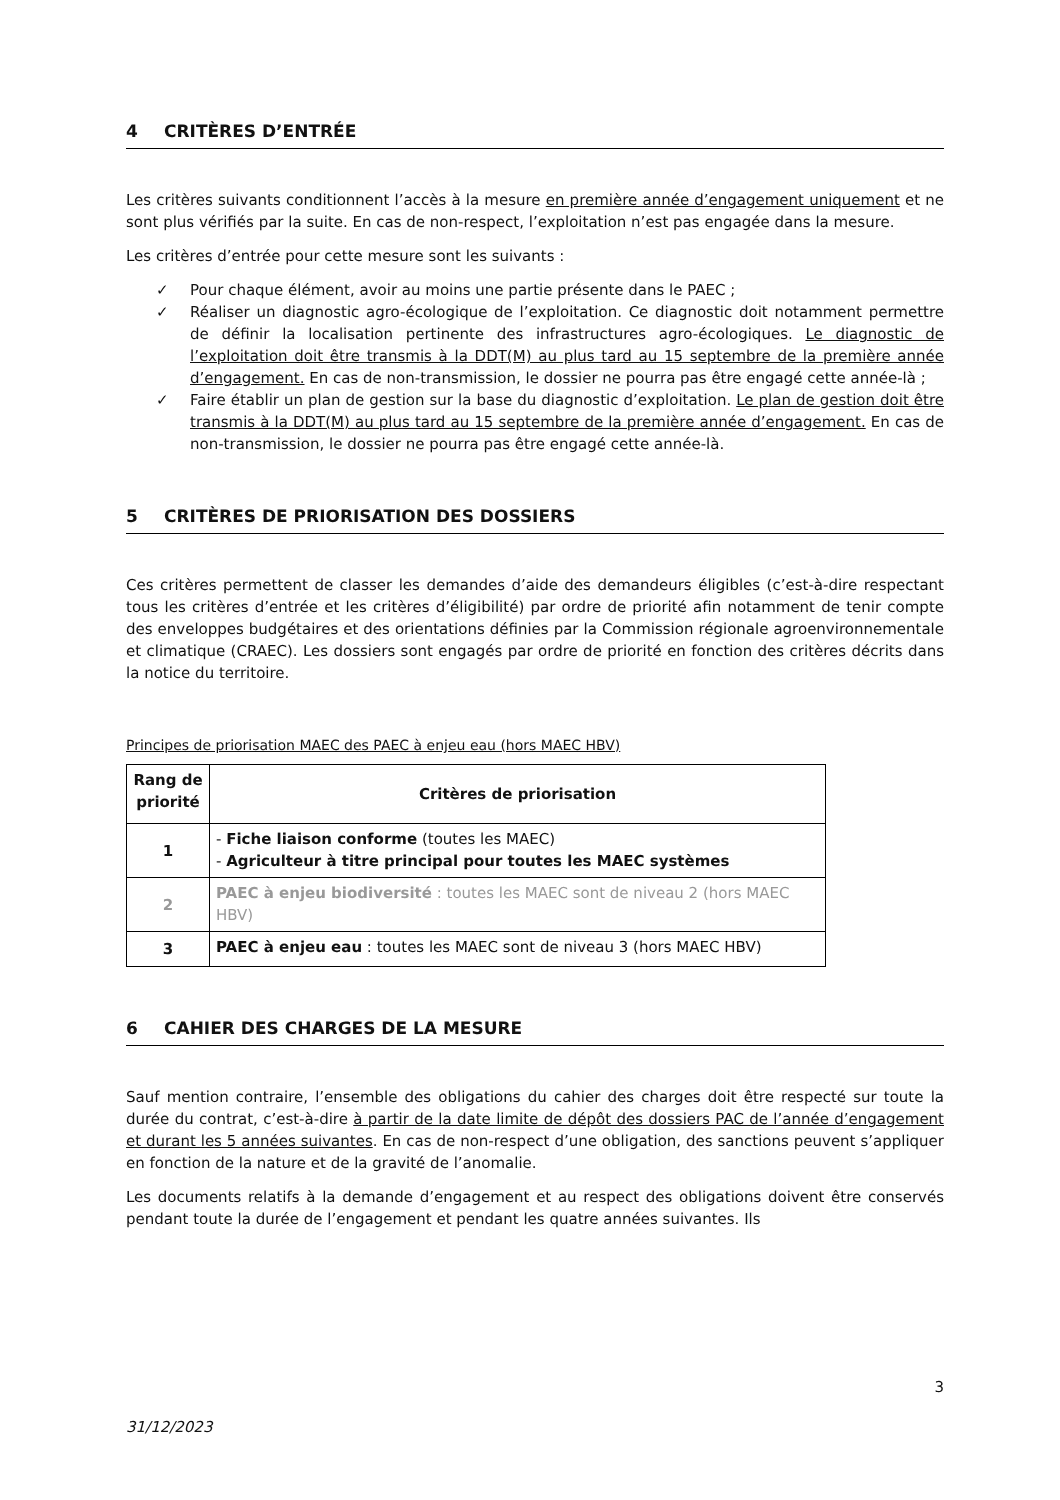4 CRITÈRES D’ENTRÉE
Les critères suivants conditionnent l’accès à la mesure en première année d’engagement uniquement et ne sont plus vérifiés par la suite. En cas de non-respect, l’exploitation n’est pas engagée dans la mesure.
Les critères d’entrée pour cette mesure sont les suivants :
✓ Pour chaque élément, avoir au moins une partie présente dans le PAEC ;
✓ Réaliser un diagnostic agro-écologique de l’exploitation. Ce diagnostic doit notamment permettre de définir la localisation pertinente des infrastructures agro-écologiques. Le diagnostic de l’exploitation doit être transmis à la DDT(M) au plus tard au 15 septembre de la première année d’engagement. En cas de non-transmission, le dossier ne pourra pas être engagé cette année-là ;
✓ Faire établir un plan de gestion sur la base du diagnostic d’exploitation. Le plan de gestion doit être transmis à la DDT(M) au plus tard au 15 septembre de la première année d’engagement. En cas de non-transmission, le dossier ne pourra pas être engagé cette année-là.
5 CRITÈRES DE PRIORISATION DES DOSSIERS
Ces critères permettent de classer les demandes d’aide des demandeurs éligibles (c’est-à-dire respectant tous les critères d’entrée et les critères d’éligibilité) par ordre de priorité afin notamment de tenir compte des enveloppes budgétaires et des orientations définies par la Commission régionale agroenvironnementale et climatique (CRAEC). Les dossiers sont engagés par ordre de priorité en fonction des critères décrits dans la notice du territoire.
Principes de priorisation MAEC des PAEC à enjeu eau (hors MAEC HBV)
| Rang de priorité | Critères de priorisation |
| --- | --- |
| 1 | - Fiche liaison conforme (toutes les MAEC) - Agriculteur à titre principal pour toutes les MAEC systèmes |
| 2 | PAEC à enjeu biodiversité : toutes les MAEC sont de niveau 2 (hors MAEC HBV) |
| 3 | PAEC à enjeu eau : toutes les MAEC sont de niveau 3 (hors MAEC HBV) |
6 CAHIER DES CHARGES DE LA MESURE
Sauf mention contraire, l’ensemble des obligations du cahier des charges doit être respecté sur toute la durée du contrat, c’est-à-dire à partir de la date limite de dépôt des dossiers PAC de l’année d’engagement et durant les 5 années suivantes. En cas de non-respect d’une obligation, des sanctions peuvent s’appliquer en fonction de la nature et de la gravité de l’anomalie.
Les documents relatifs à la demande d’engagement et au respect des obligations doivent être conservés pendant toute la durée de l’engagement et pendant les quatre années suivantes. Ils
3
31/12/2023